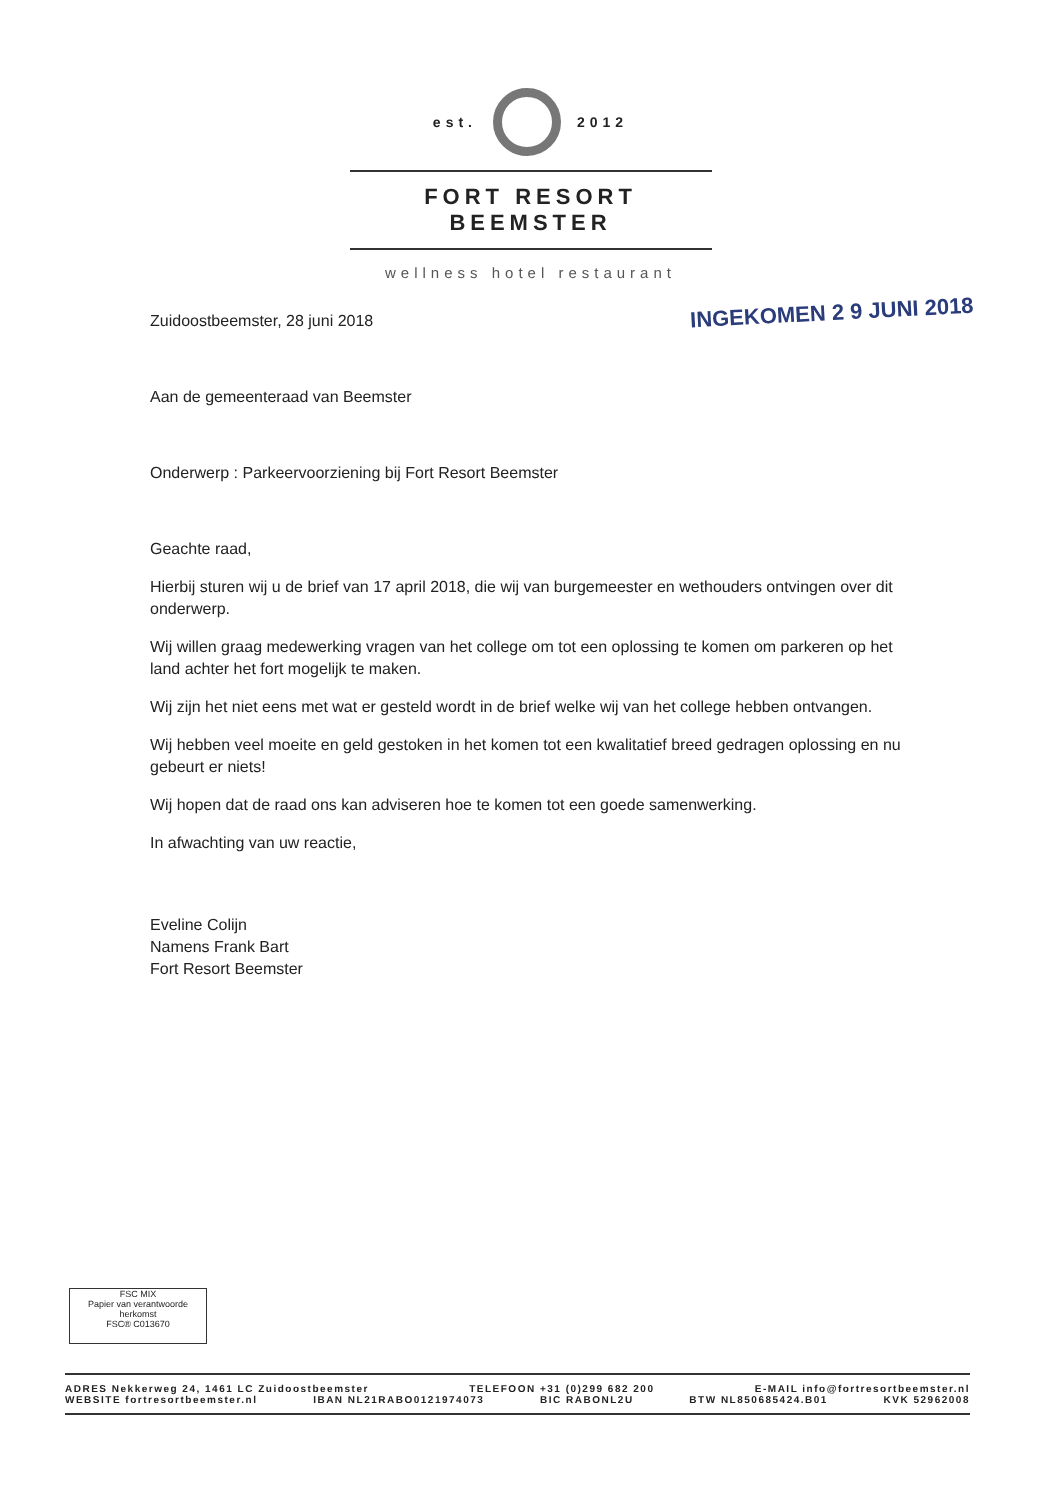est. 2012
FORT RESORT BEEMSTER
wellness hotel restaurant
INGEKOMEN 2 9 JUNI 2018
Zuidoostbeemster, 28 juni 2018
Aan de gemeenteraad van Beemster
Onderwerp : Parkeervoorziening bij Fort Resort Beemster
Geachte raad,
Hierbij sturen wij u de brief van 17 april 2018, die wij van burgemeester en wethouders ontvingen over dit onderwerp.
Wij willen graag medewerking vragen van het college om tot een oplossing te komen om parkeren op het land achter het fort mogelijk te maken.
Wij zijn het niet eens met wat er gesteld wordt in de brief welke wij van het college hebben ontvangen.
Wij hebben veel moeite en geld gestoken in het komen tot een kwalitatief breed gedragen oplossing en nu gebeurt er niets!
Wij hopen dat de raad ons kan adviseren hoe te komen tot een goede samenwerking.
In afwachting van uw reactie,
Eveline Colijn
Namens Frank Bart
Fort Resort Beemster
FSC MIX
Papier van verantwoorde herkomst
FSC® C013670
ADRES Nekkerweg 24, 1461 LC Zuidoostbeemster TELEFOON +31 (0)299 682 200 E-MAIL info@fortresortbeemster.nl
WEBSITE fortresortbeemster.nl IBAN NL21RABO0121974073 BIC RABONL2U BTW NL850685424.B01 KVK 52962008